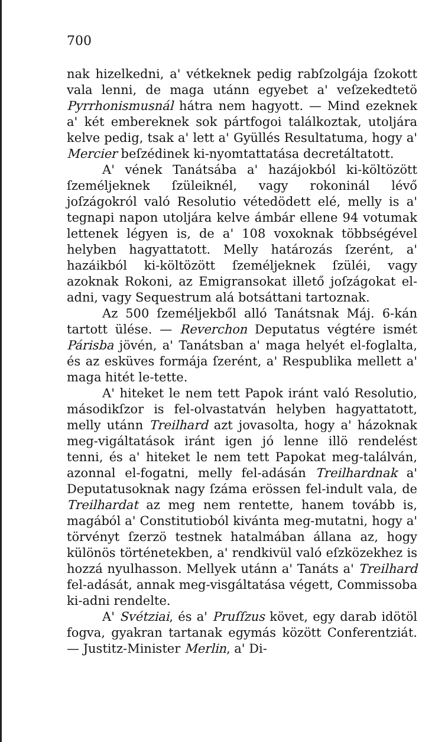700
nak hizelkedni, a' vétkeknek pedig rabſzolgája ſzokott vala lenni, de maga utánn egyebet a' veſzekedtetö Pyrrhonismusnál hátra nem hagyott. — Mind ezeknek a' két embereknek sok pártfogoi találkoztak, utoljára kelve pedig, tsak a' lett a' Gyüllés Resultatuma, hogy a' Mercier beſzédinek ki-nyomtattatása decretáltatott.
A' vének Tanátsába a' hazájokból ki-költözött ſzeméljeknek ſzüleiknél, vagy rokoninál lévő joſzágokról való Resolutio vétedödett elé, melly is a' tegnapi napon utoljára kelve ámbár ellene 94 votumak lettenek légyen is, de a' 108 voxoknak többségével helyben hagyattatott. Melly határozás ſzerént, a' hazáikból ki-költözött ſzeméljeknek ſzüléi, vagy azoknak Rokoni, az Emigransokat illető joſzágokat el-adni, vagy Sequestrum alá botsáttani tartoznak.
Az 500 ſzeméljekből alló Tanátsnak Máj. 6-kán tartott ülése. — Reverchon Deputatus végtére ismét Párisba jövén, a' Tanátsban a' maga helyét el-foglalta, és az esküves formája ſzerént, a' Respublika mellett a' maga hitét le-tette.
A' hiteket le nem tett Papok iránt való Resolutio, másodikſzor is fel-olvastatván helyben hagyattatott, melly utánn Treilhard azt jovasolta, hogy a' házoknak meg-vigáltatások iránt igen jó lenne illö rendelést tenni, és a' hiteket le nem tett Papokat meg-találván, azonnal el-fogatni, melly fel-adásán Treilhardnak a' Deputatusoknak nagy ſzáma erössen fel-indult vala, de Treilhardat az meg nem rentette, hanem tovább is, magából a' Constitutioból kivánta meg-mutatni, hogy a' törvényt ſzerzö testnek hatalmában állana az, hogy különös történetekben, a' rendkivül való eſzközekhez is hozzá nyulhasson. Mellyek utánn a' Tanáts a' Treilhard fel-adását, annak meg-visgáltatása végett, Commissoba ki-adni rendelte.
A' Svétziai, és a' Pruſſzus követ, egy darab idötöl fogva, gyakran tartanak egymás között Conferentziát. — Justitz-Minister Merlin, a' Di-